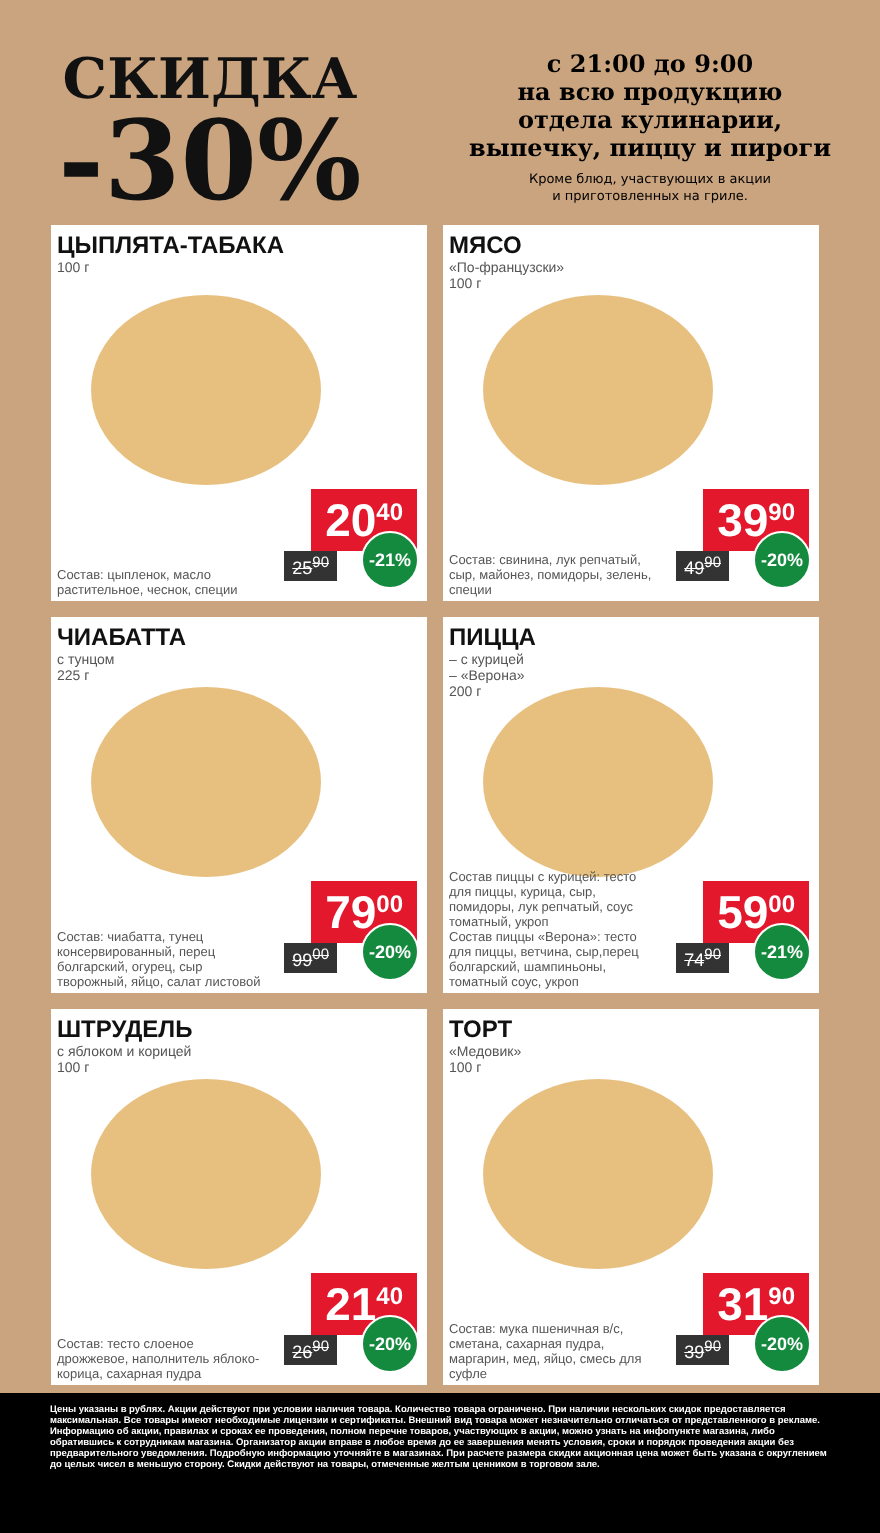СКИДКА
-30%
с 21:00 до 9:00
на всю продукцию
отдела кулинарии,
выпечку, пиццу и пироги
Кроме блюд, участвующих в акции
и приготовленных на гриле.
ЦЫПЛЯТА-ТАБАКА
100 г
Состав: цыпленок, масло растительное, чеснок, специи
20<sup>40</sup>
25<sup>90</sup> -21%
МЯСО
«По-французски»
100 г
Состав: свинина, лук репчатый, сыр, майонез, помидоры, зелень, специи
39<sup>90</sup>
49<sup>90</sup> -20%
ЧИАБАТТА
с тунцом
225 г
Состав: чиабатта, тунец консервированный, перец болгарский, огурец, сыр творожный, яйцо, салат листовой
79<sup>00</sup>
99<sup>00</sup> -20%
ПИЦЦА
– с курицей
– «Верона»
200 г
Состав пиццы с курицей: тесто для пиццы, курица, сыр, помидоры, лук репчатый, соус томатный, укроп
Состав пиццы «Верона»: тесто для пиццы, ветчина, сыр,перец болгарский, шампиньоны, томатный соус, укроп
59<sup>00</sup>
74<sup>90</sup> -21%
ШТРУДЕЛЬ
с яблоком и корицей
100 г
Состав: тесто слоеное дрожжевое, наполнитель яблоко-корица, сахарная пудра
21<sup>40</sup>
26<sup>90</sup> -20%
ТОРТ
«Медовик»
100 г
Состав: мука пшеничная в/с, сметана, сахарная пудра, маргарин, мед, яйцо, смесь для суфле
31<sup>90</sup>
39<sup>90</sup> -20%
Цены указаны в рублях. Акции действуют при условии наличия товара. Количество товара ограничено. При наличии нескольких скидок предоставляется максимальная. Все товары имеют необходимые лицензии и сертификаты. Внешний вид товара может незначительно отличаться от представленного в рекламе. Информацию об акции, правилах и сроках ее проведения, полном перечне товаров, участвующих в акции, можно узнать на инфопункте магазина, либо обратившись к сотрудникам магазина. Организатор акции вправе в любое время до ее завершения менять условия, сроки и порядок проведения акции без предварительного уведомления. Подробную информацию уточняйте в магазинах. При расчете размера скидки акционная цена может быть указана с округлением до целых чисел в меньшую сторону. Скидки действуют на товары, отмеченные желтым ценником в торговом зале.